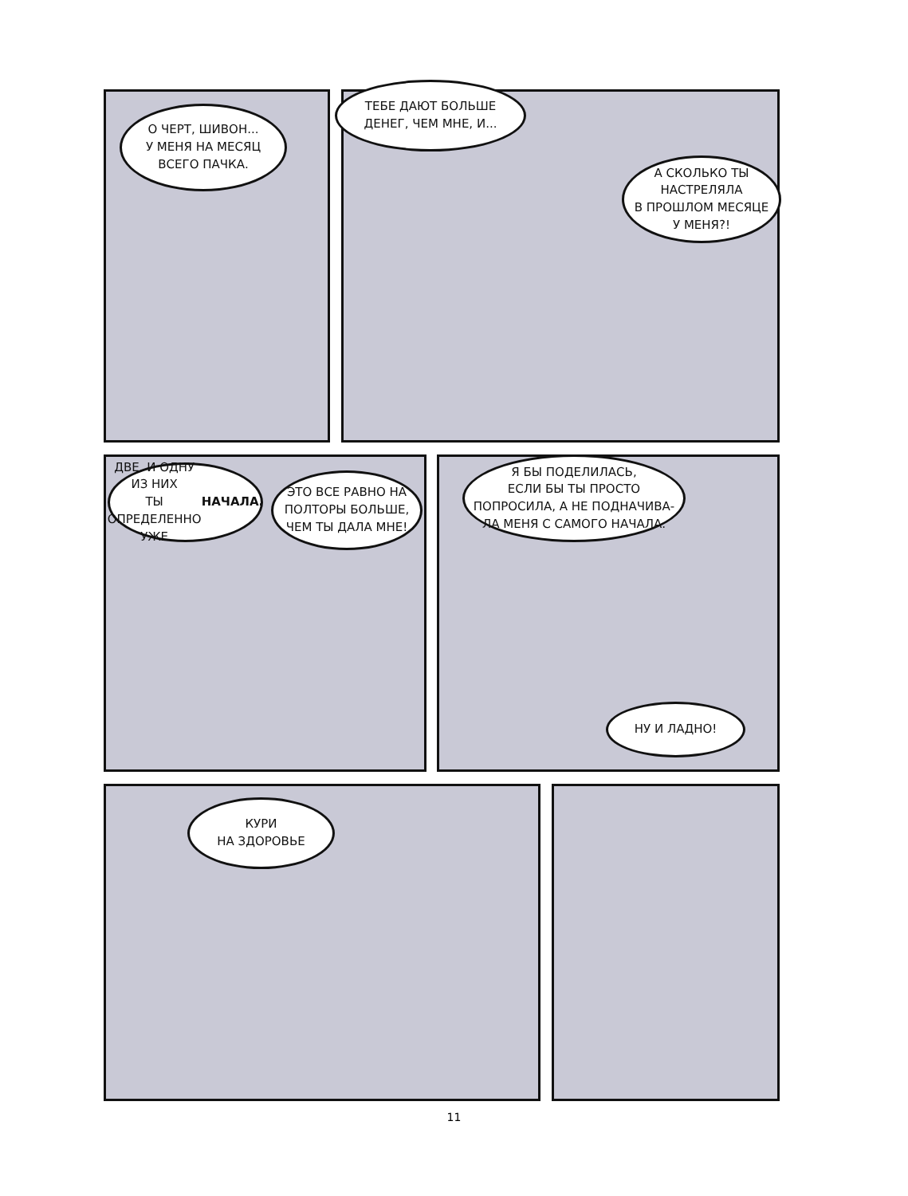О ЧЕРТ, ШИВОН...
У МЕНЯ НА МЕСЯЦ
ВСЕГО ПАЧКА.
ТЕБЕ ДАЮТ БОЛЬШЕ
ДЕНЕГ, ЧЕМ МНЕ, И...
А СКОЛЬКО ТЫ
НАСТРЕЛЯЛА
В ПРОШЛОМ МЕСЯЦЕ
У МЕНЯ?!
ДВЕ. И ОДНУ ИЗ НИХ
ТЫ ОПРЕДЕЛЕННО
УЖЕ НАЧАЛА.
ЭТО ВСЕ РАВНО НА
ПОЛТОРЫ БОЛЬШЕ,
ЧЕМ ТЫ ДАЛА МНЕ!
Я БЫ ПОДЕЛИЛАСЬ,
ЕСЛИ БЫ ТЫ ПРОСТО
ПОПРОСИЛА, А НЕ ПОДНАЧИВА-
ЛА МЕНЯ С САМОГО НАЧАЛА.
НУ И ЛАДНО!
КУРИ
НА ЗДОРОВЬЕ
11